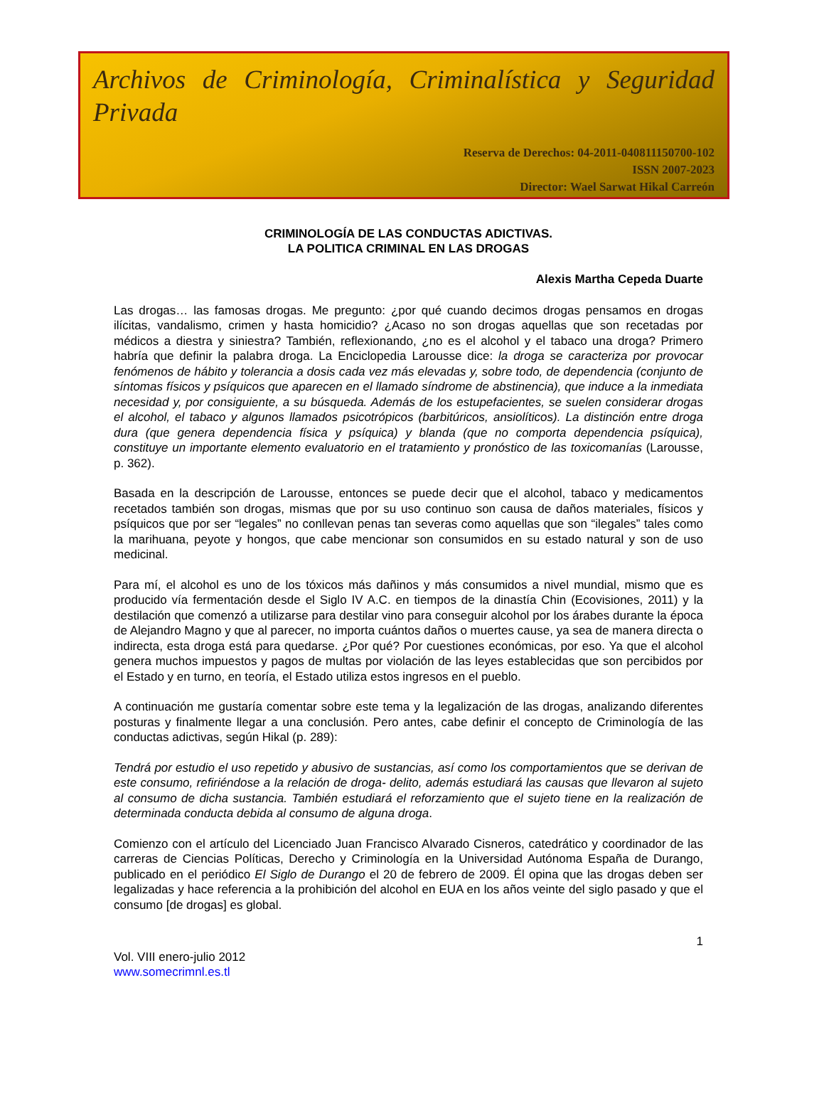Archivos de Criminología, Criminalística y Seguridad Privada
Reserva de Derechos: 04-2011-040811150700-102
ISSN 2007-2023
Director: Wael Sarwat Hikal Carreón
CRIMINOLOGÍA DE LAS CONDUCTAS ADICTIVAS.
LA POLITICA CRIMINAL EN LAS DROGAS
Alexis Martha Cepeda Duarte
Las drogas… las famosas drogas. Me pregunto: ¿por qué cuando decimos drogas pensamos en drogas ilícitas, vandalismo, crimen y hasta homicidio? ¿Acaso no son drogas aquellas que son recetadas por médicos a diestra y siniestra? También, reflexionando, ¿no es el alcohol y el tabaco una droga? Primero habría que definir la palabra droga. La Enciclopedia Larousse dice: la droga se caracteriza por provocar fenómenos de hábito y tolerancia a dosis cada vez más elevadas y, sobre todo, de dependencia (conjunto de síntomas físicos y psíquicos que aparecen en el llamado síndrome de abstinencia), que induce a la inmediata necesidad y, por consiguiente, a su búsqueda. Además de los estupefacientes, se suelen considerar drogas el alcohol, el tabaco y algunos llamados psicotrópicos (barbitúricos, ansiolíticos). La distinción entre droga dura (que genera dependencia física y psíquica) y blanda (que no comporta dependencia psíquica), constituye un importante elemento evaluatorio en el tratamiento y pronóstico de las toxicomanías (Larousse, p. 362).
Basada en la descripción de Larousse, entonces se puede decir que el alcohol, tabaco y medicamentos recetados también son drogas, mismas que por su uso continuo son causa de daños materiales, físicos y psíquicos que por ser “legales” no conllevan penas tan severas como aquellas que son “ilegales” tales como la marihuana, peyote y hongos, que cabe mencionar son consumidos en su estado natural y son de uso medicinal.
Para mí, el alcohol es uno de los tóxicos más dañinos y más consumidos a nivel mundial, mismo que es producido vía fermentación desde el Siglo IV A.C. en tiempos de la dinastía Chin (Ecovisiones, 2011) y la destilación que comenzó a utilizarse para destilar vino para conseguir alcohol por los árabes durante la época de Alejandro Magno y que al parecer, no importa cuántos daños o muertes cause, ya sea de manera directa o indirecta, esta droga está para quedarse. ¿Por qué? Por cuestiones económicas, por eso. Ya que el alcohol genera muchos impuestos y pagos de multas por violación de las leyes establecidas que son percibidos por el Estado y en turno, en teoría, el Estado utiliza estos ingresos en el pueblo.
A continuación me gustaría comentar sobre este tema y la legalización de las drogas, analizando diferentes posturas y finalmente llegar a una conclusión. Pero antes, cabe definir el concepto de Criminología de las conductas adictivas, según Hikal (p. 289):
Tendrá por estudio el uso repetido y abusivo de sustancias, así como los comportamientos que se derivan de este consumo, refiriéndose a la relación de droga- delito, además estudiará las causas que llevaron al sujeto al consumo de dicha sustancia. También estudiará el reforzamiento que el sujeto tiene en la realización de determinada conducta debida al consumo de alguna droga.
Comienzo con el artículo del Licenciado Juan Francisco Alvarado Cisneros, catedrático y coordinador de las carreras de Ciencias Políticas, Derecho y Criminología en la Universidad Autónoma España de Durango, publicado en el periódico El Siglo de Durango el 20 de febrero de 2009. Él opina que las drogas deben ser legalizadas y hace referencia a la prohibición del alcohol en EUA en los años veinte del siglo pasado y que el consumo [de drogas] es global.
1
Vol. VIII enero-julio 2012
www.somecrimnl.es.tl